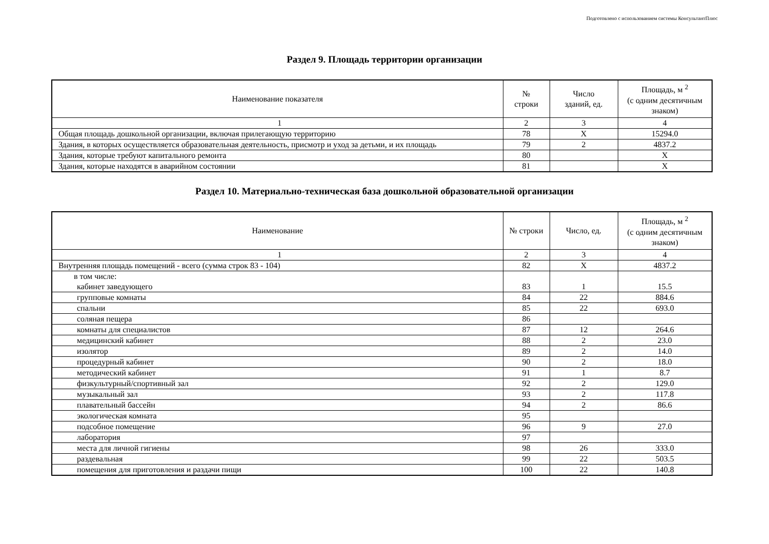Подготовлено с использованием системы КонсультантПлюс
Раздел 9. Площадь территории организации
| Наименование показателя | № строки | Число зданий, ед. | Площадь, м <sup>2</sup> (с одним десятичным знаком) |
| --- | --- | --- | --- |
| 1 | 2 | 3 | 4 |
| Общая площадь дошкольной организации, включая прилегающую территорию | 78 | X | 15294.0 |
| Здания, в которых осуществляется образовательная деятельность, присмотр и уход за детьми, и их площадь | 79 | 2 | 4837.2 |
| Здания, которые требуют капитального ремонта | 80 | | X |
| Здания, которые находятся в аварийном состоянии | 81 | | X |
Раздел 10. Материально-техническая база дошкольной образовательной организации
| Наименование | № строки | Число, ед. | Площадь, м <sup>2</sup> (с одним десятичным знаком) |
| --- | --- | --- | --- |
| 1 | 2 | 3 | 4 |
| Внутренняя площадь помещений - всего (сумма строк 83 - 104) | 82 | X | 4837.2 |
| в том числе: кабинет заведующего | 83 | 1 | 15.5 |
| групповые комнаты | 84 | 22 | 884.6 |
| спальни | 85 | 22 | 693.0 |
| соляная пещера | 86 | | |
| комнаты для специалистов | 87 | 12 | 264.6 |
| медицинский кабинет | 88 | 2 | 23.0 |
| изолятор | 89 | 2 | 14.0 |
| процедурный кабинет | 90 | 2 | 18.0 |
| методический кабинет | 91 | 1 | 8.7 |
| физкультурный/спортивный зал | 92 | 2 | 129.0 |
| музыкальный зал | 93 | 2 | 117.8 |
| плавательный бассейн | 94 | 2 | 86.6 |
| экологическая комната | 95 | | |
| подсобное помещение | 96 | 9 | 27.0 |
| лаборатория | 97 | | |
| места для личной гигиены | 98 | 26 | 333.0 |
| раздевальная | 99 | 22 | 503.5 |
| помещения для приготовления и раздачи пищи | 100 | 22 | 140.8 |